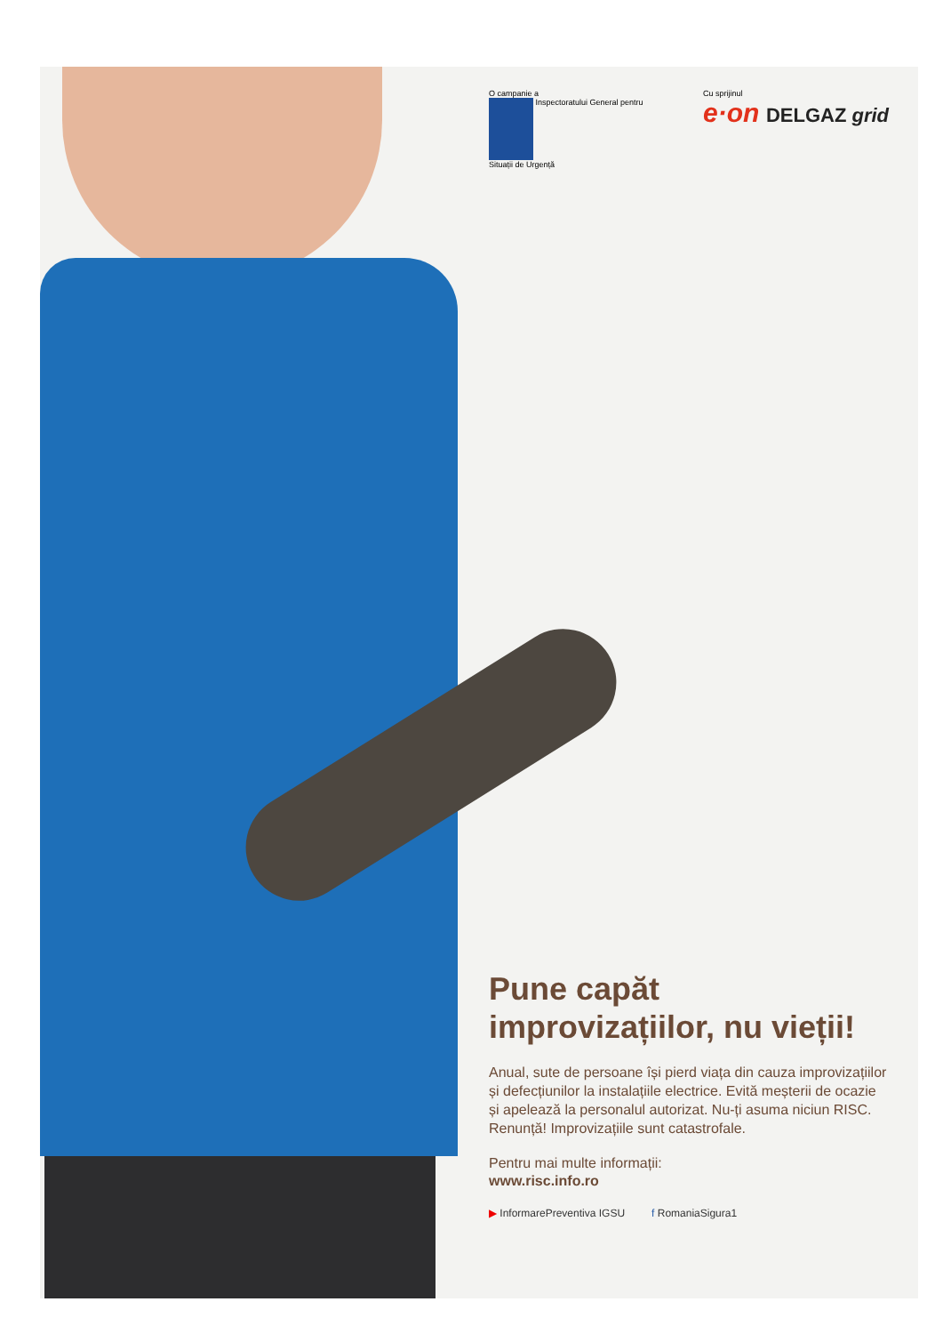O campanie a
Inspectoratului General pentru
Situații de Urgență
Cu sprijinul
e·on DELGAZ grid
Pune capăt improvizațiilor, nu vieții!
Anual, sute de persoane își pierd viața din cauza improvizațiilor și defecțiunilor la instalațiile electrice. Evită meșterii de ocazie și apelează la personalul autorizat. Nu-ți asuma niciun RISC. Renunță! Improvizațiile sunt catastrofale.
Pentru mai multe informații:
www.risc.info.ro
▶ InformarePreventiva IGSU f RomaniaSigura1